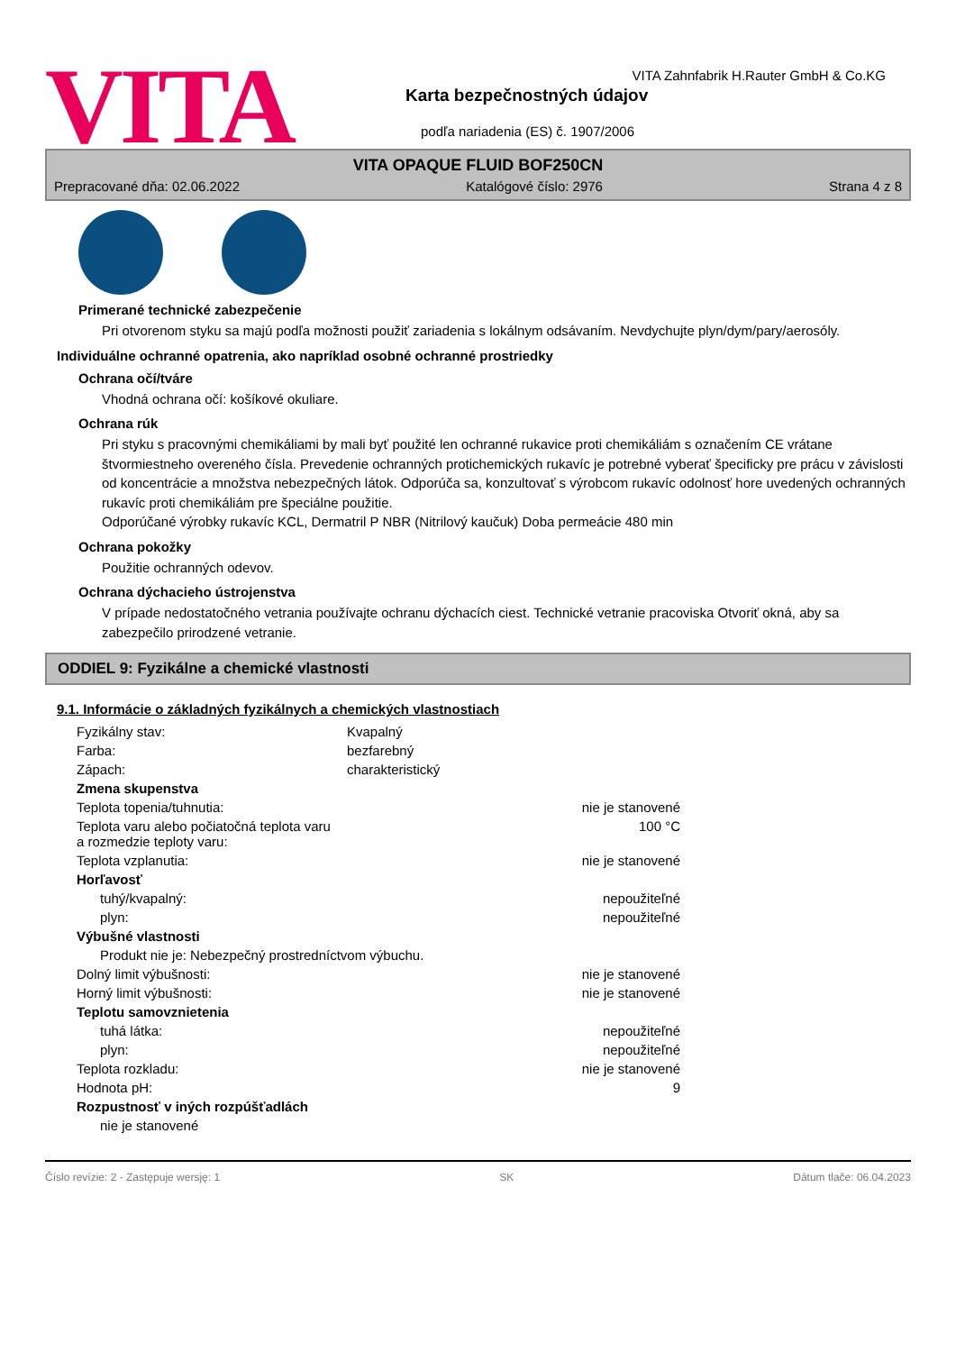VITA
VITA Zahnfabrik H.Rauter GmbH & Co.KG
Karta bezpečnostných údajov
podľa nariadenia (ES) č. 1907/2006
VITA OPAQUE FLUID BOF250CN
Prepracované dňa: 02.06.2022 Katalógové číslo: 2976 Strana 4 z 8
Primerané technické zabezpečenie
Pri otvorenom styku sa majú podľa možnosti použiť zariadenia s lokálnym odsávaním. Nevdychujte plyn/dym/pary/aerosóly.
Individuálne ochranné opatrenia, ako napríklad osobné ochranné prostriedky
Ochrana očí/tváre
Vhodná ochrana očí: košíkové okuliare.
Ochrana rúk
Pri styku s pracovnými chemikáliami by mali byť použité len ochranné rukavice proti chemikáliám s označením CE vrátane štvormiestneho overeného čísla. Prevedenie ochranných protichemických rukavíc je potrebné vyberať špecificky pre prácu v závislosti od koncentrácie a množstva nebezpečných látok. Odporúča sa, konzultovať s výrobcom rukavíc odolnosť hore uvedených ochranných rukavíc proti chemikáliám pre špeciálne použitie.
Odporúčané výrobky rukavíc KCL, Dermatril P NBR (Nitrilový kaučuk) Doba permeácie 480 min
Ochrana pokožky
Použitie ochranných odevov.
Ochrana dýchacieho ústrojenstva
V prípade nedostatočného vetrania používajte ochranu dýchacích ciest. Technické vetranie pracoviska Otvoriť okná, aby sa zabezpečilo prirodzené vetranie.
ODDIEL 9: Fyzikálne a chemické vlastnosti
9.1. Informácie o základných fyzikálnych a chemických vlastnostiach
| Fyzikálny stav: | Kvapalný | |
| Farba: | bezfarebný | |
| Zápach: | charakteristický | |
| Zmena skupenstva | | |
| Teplota topenia/tuhnutia: | | nie je stanovené |
| Teplota varu alebo počiatočná teplota varu a rozmedzie teploty varu: | | 100 °C |
| Teplota vzplanutia: | | nie je stanovené |
| Horľavosť | | |
| tuhý/kvapalný: | | nepoužiteľné |
| plyn: | | nepoužiteľné |
| Výbušné vlastnosti | | |
| Produkt nie je: Nebezpečný prostredníctvom výbuchu. | | |
| Dolný limit výbušnosti: | | nie je stanovené |
| Horný limit výbušnosti: | | nie je stanovené |
| Teplotu samovznietenia | | |
| tuhá látka: | | nepoužiteľné |
| plyn: | | nepoužiteľné |
| Teplota rozkladu: | | nie je stanovené |
| Hodnota pH: | | 9 |
| Rozpustnosť v iných rozpúšťadlách | | |
| nie je stanovené | | |
Číslo revízie: 2 - Zastępuje wersję: 1 SK Dátum tlače: 06.04.2023